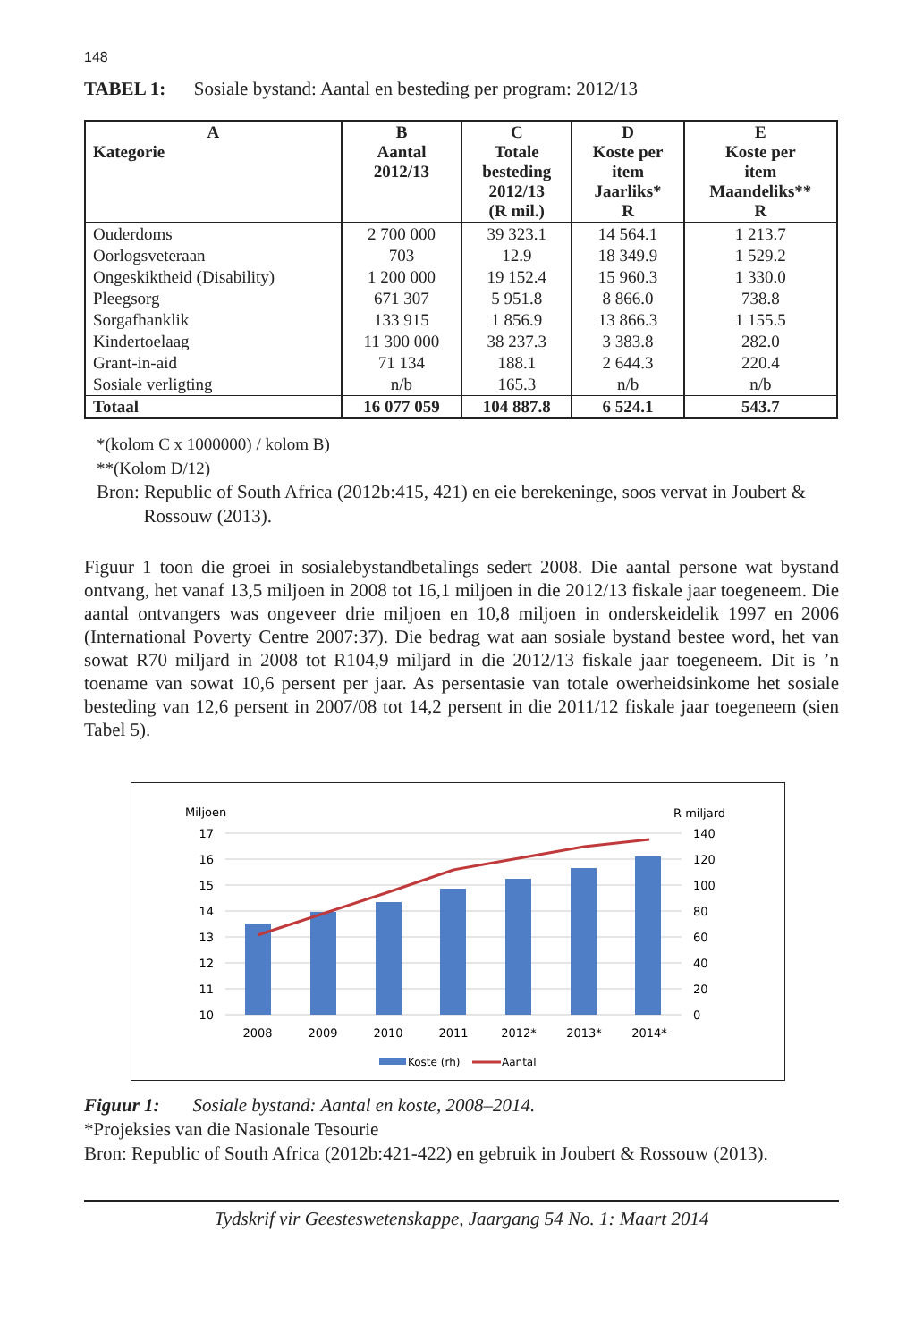148
TABEL 1: Sosiale bystand: Aantal en besteding per program: 2012/13
| A Kategorie | B Aantal 2012/13 | C Totale besteding 2012/13 (R mil.) | D Koste per item Jaarliks* R | E Koste per item Maandeliks** R |
| --- | --- | --- | --- | --- |
| Ouderdoms | 2 700 000 | 39 323.1 | 14 564.1 | 1 213.7 |
| Oorlogsveteraan | 703 | 12.9 | 18 349.9 | 1 529.2 |
| Ongeskiktheid (Disability) | 1 200 000 | 19 152.4 | 15 960.3 | 1 330.0 |
| Pleegsorg | 671 307 | 5 951.8 | 8 866.0 | 738.8 |
| Sorgafhanklik | 133 915 | 1 856.9 | 13 866.3 | 1 155.5 |
| Kindertoelaag | 11 300 000 | 38 237.3 | 3 383.8 | 282.0 |
| Grant-in-aid | 71 134 | 188.1 | 2 644.3 | 220.4 |
| Sosiale verligting | n/b | 165.3 | n/b | n/b |
| Totaal | 16 077 059 | 104 887.8 | 6 524.1 | 543.7 |
*(kolom C x 1000000) / kolom B)
**(Kolom D/12)
Bron: Republic of South Africa (2012b:415, 421) en eie berekeninge, soos vervat in Joubert &
Rossouw (2013).
Figuur 1 toon die groei in sosialebystandbetalings sedert 2008. Die aantal persone wat bystand ontvang, het vanaf 13,5 miljoen in 2008 tot 16,1 miljoen in die 2012/13 fiskale jaar toegeneem. Die aantal ontvangers was ongeveer drie miljoen en 10,8 miljoen in onderskeidelik 1997 en 2006 (International Poverty Centre 2007:37). Die bedrag wat aan sosiale bystand bestee word, het van sowat R70 miljard in 2008 tot R104,9 miljard in die 2012/13 fiskale jaar toegeneem. Dit is ’n toename van sowat 10,6 persent per jaar. As persentasie van totale owerheidsinkome het sosiale besteding van 12,6 persent in 2007/08 tot 14,2 persent in die 2011/12 fiskale jaar toegeneem (sien Tabel 5).
Miljoen
R miljard
17
16
15
14
13
12
11
10
140
120
100
80
60
40
20
0
2008
2009
2010
2011
2012*
2013*
2014*
Koste (rh)
Aantal
Figuur 1: Sosiale bystand: Aantal en koste, 2008–2014.
*Projeksies van die Nasionale Tesourie
Bron: Republic of South Africa (2012b:421-422) en gebruik in Joubert & Rossouw (2013).
Tydskrif vir Geesteswetenskappe, Jaargang 54 No. 1: Maart 2014